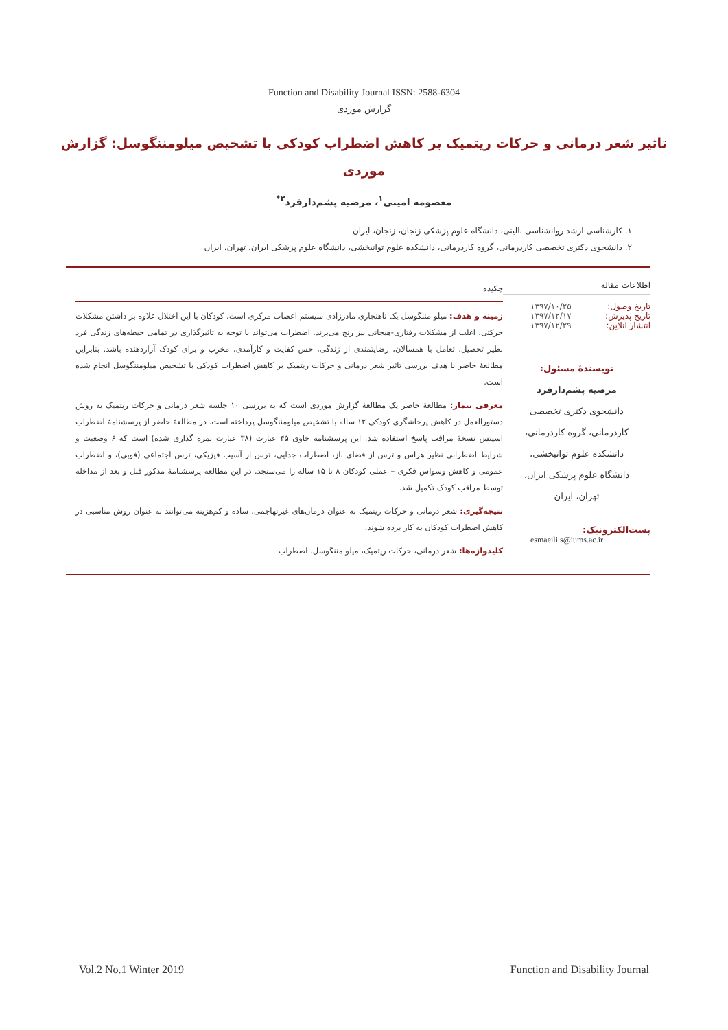Function and Disability Journal ISSN: 2588-6304
گزارش موردی
تاثیر شعر درمانی و حرکات ریتمیک بر کاهش اضطراب کودکی با تشخیص میلومننگوسل: گزارش موردی
معصومه امینی<sup>۱</sup>، مرضیه پشم‌دارفرد<sup>۲*</sup>
۱. کارشناسی ارشد روانشناسی بالینی، دانشگاه علوم پزشکی زنجان، زنجان، ایران
۲. دانشجوی دکتری تخصصی کاردرمانی، گروه کاردرمانی، دانشکده علوم توانبخشی، دانشگاه علوم پزشکی ایران، تهران، ایران
اطلاعات مقاله
تاریخ وصول: ۱۳۹۷/۱۰/۲۵
تاریخ پذیرش: ۱۳۹۷/۱۲/۱۷
انتشار آنلاین: ۱۳۹۷/۱۲/۲۹
نویسندهٔ مسئول:
مرضیه پشم‌دارفرد
دانشجوی دکتری تخصصی
کاردرمانی، گروه کاردرمانی،
دانشکده علوم توانبخشی،
دانشگاه علوم پزشکی ایران،
تهران، ایران
پست‌الکترونیک:
esmaeili.s@iums.ac.ir
چکیده
زمینه و هدف: میلو مننگوسل یک ناهنجاری مادرزادی سیستم اعصاب مرکزی است. کودکان با این اختلال علاوه بر داشتن مشکلات حرکتی، اغلب از مشکلات رفتاری-هیجانی نیز رنج می‌برند. اضطراب می‌تواند با توجه به تاثیرگذاری در تمامی حیطه‌های زندگی فرد نظیر تحصیل، تعامل با همسالان، رضایتمندی از زندگی، حس کفایت و کارآمدی، مخرب و برای کودک آزاردهنده باشد. بنابراین مطالعهٔ حاضر با هدف بررسی تاثیر شعر درمانی و حرکات ریتمیک بر کاهش اضطراب کودکی با تشخیص میلومننگوسل انجام شده است.
معرفی بیمار: مطالعهٔ حاضر یک مطالعهٔ گزارش موردی است که به بررسی ۱۰ جلسه شعر درمانی و حرکات ریتمیک به روش دستورالعمل در کاهش پرخاشگری کودکی ۱۲ ساله با تشخیص میلومننگوسل پرداخته است. در مطالعهٔ حاضر از پرسشنامهٔ اضطراب اسپنس نسخهٔ مراقب پاسخ استفاده شد. این پرسشنامه حاوی ۴۵ عبارت (۳۸ عبارت نمره گذاری شده) است که ۶ وضعیت و شرایط اضطرابی نظیر هراس و ترس از فضای باز، اضطراب جدایی، ترس از آسیب فیزیکی، ترس اجتماعی (فوبی)، و اضطراب عمومی و کاهش وسواس فکری – عملی کودکان ۸ تا ۱۵ ساله را می‌سنجد. در این مطالعه پرسشنامهٔ مذکور قبل و بعد از مداخله توسط مراقب کودک تکمیل شد.
نتیجه‌گیری: شعر درمانی و حرکات ریتمیک به عنوان درمان‌های غیرتهاجمی، ساده و کم‌هزینه می‌توانند به عنوان روش مناسبی در کاهش اضطراب کودکان به کار برده شوند.
کلیدواژه‌ها: شعر درمانی، حرکات ریتمیک، میلو مننگوسل، اضطراب
Vol.2 No.1 Winter 2019 Function and Disability Journal